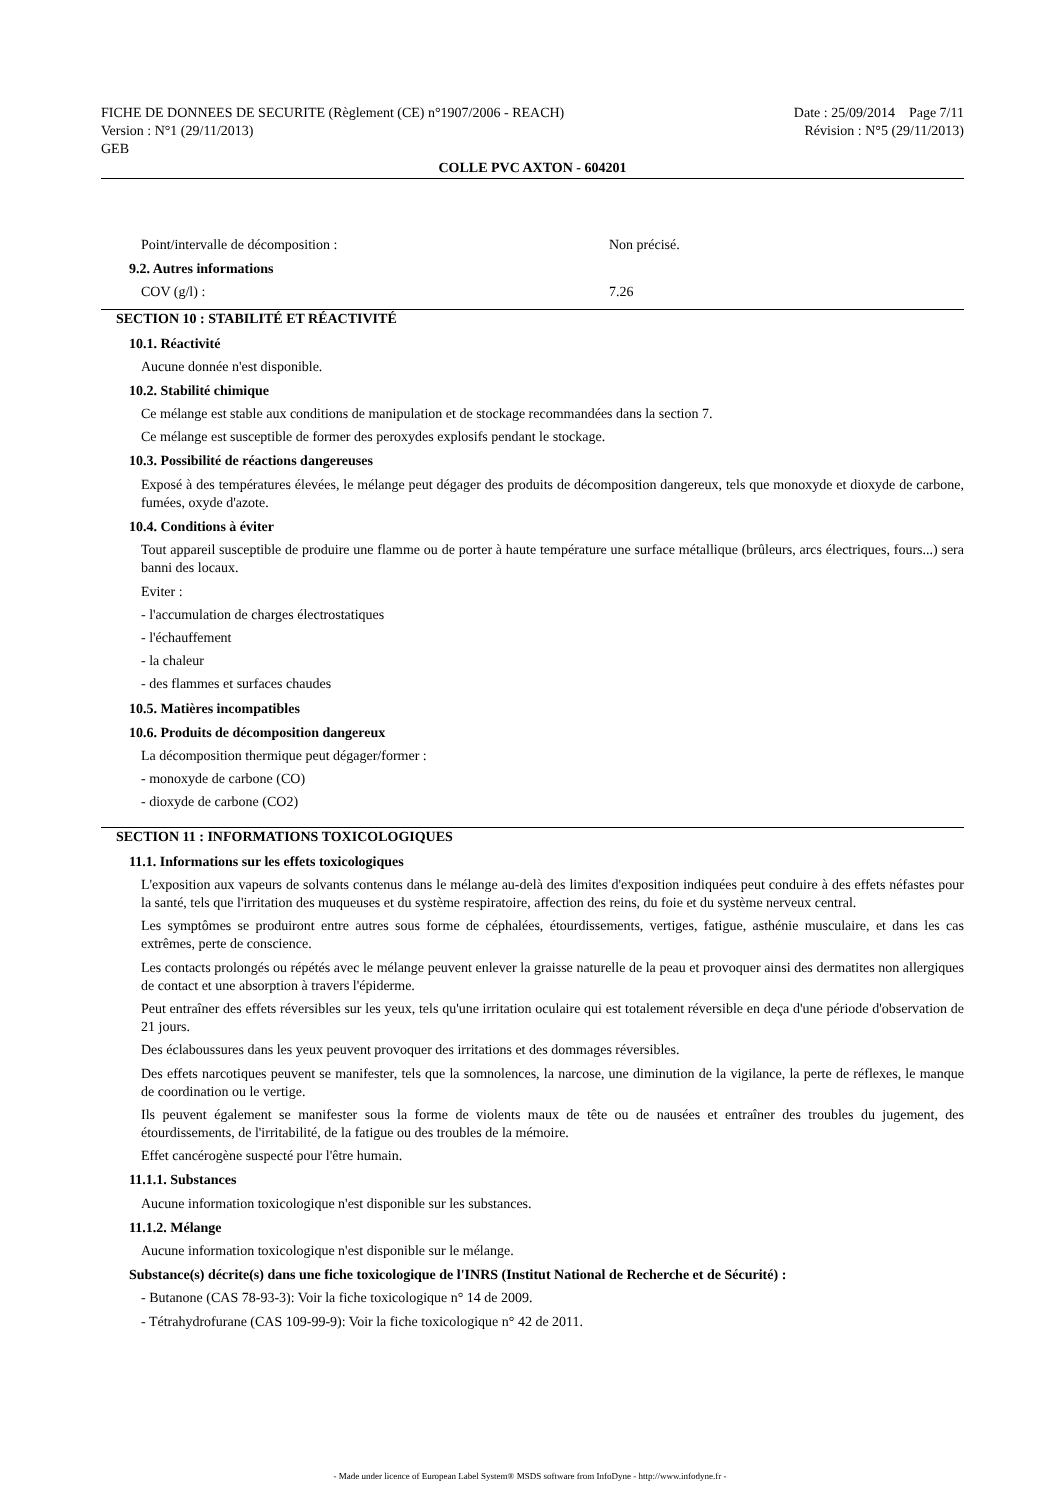FICHE DE DONNEES DE SECURITE (Règlement (CE) n°1907/2006 - REACH)
Version : N°1 (29/11/2013)
GEB
Date : 25/09/2014 Page 7/11
Révision : N°5 (29/11/2013)
COLLE PVC AXTON - 604201
Point/intervalle de décomposition : Non précisé.
9.2. Autres informations
COV (g/l) : 7.26
SECTION 10 : STABILITÉ ET RÉACTIVITÉ
10.1. Réactivité
Aucune donnée n'est disponible.
10.2. Stabilité chimique
Ce mélange est stable aux conditions de manipulation et de stockage recommandées dans la section 7.
Ce mélange est susceptible de former des peroxydes explosifs pendant le stockage.
10.3. Possibilité de réactions dangereuses
Exposé à des températures élevées, le mélange peut dégager des produits de décomposition dangereux, tels que monoxyde et dioxyde de carbone, fumées, oxyde d'azote.
10.4. Conditions à éviter
Tout appareil susceptible de produire une flamme ou de porter à haute température une surface métallique (brûleurs, arcs électriques, fours...) sera banni des locaux.
Eviter :
- l'accumulation de charges électrostatiques
- l'échauffement
- la chaleur
- des flammes et surfaces chaudes
10.5. Matières incompatibles
10.6. Produits de décomposition dangereux
La décomposition thermique peut dégager/former :
- monoxyde de carbone (CO)
- dioxyde de carbone (CO2)
SECTION 11 : INFORMATIONS TOXICOLOGIQUES
11.1. Informations sur les effets toxicologiques
L'exposition aux vapeurs de solvants contenus dans le mélange au-delà des limites d'exposition indiquées peut conduire à des effets néfastes pour la santé, tels que l'irritation des muqueuses et du système respiratoire, affection des reins, du foie et du système nerveux central.
Les symptômes se produiront entre autres sous forme de céphalées, étourdissements, vertiges, fatigue, asthénie musculaire, et dans les cas extrêmes, perte de conscience.
Les contacts prolongés ou répétés avec le mélange peuvent enlever la graisse naturelle de la peau et provoquer ainsi des dermatites non allergiques de contact et une absorption à travers l'épiderme.
Peut entraîner des effets réversibles sur les yeux, tels qu'une irritation oculaire qui est totalement réversible en deça d'une période d'observation de 21 jours.
Des éclaboussures dans les yeux peuvent provoquer des irritations et des dommages réversibles.
Des effets narcotiques peuvent se manifester, tels que la somnolences, la narcose, une diminution de la vigilance, la perte de réflexes, le manque de coordination ou le vertige.
Ils peuvent également se manifester sous la forme de violents maux de tête ou de nausées et entraîner des troubles du jugement, des étourdissements, de l'irritabilité, de la fatigue ou des troubles de la mémoire.
Effet cancérogène suspecté pour l'être humain.
11.1.1. Substances
Aucune information toxicologique n'est disponible sur les substances.
11.1.2. Mélange
Aucune information toxicologique n'est disponible sur le mélange.
Substance(s) décrite(s) dans une fiche toxicologique de l'INRS (Institut National de Recherche et de Sécurité) :
- Butanone (CAS 78-93-3): Voir la fiche toxicologique n° 14 de 2009.
- Tétrahydrofurane (CAS 109-99-9): Voir la fiche toxicologique n° 42 de 2011.
- Made under licence of European Label System® MSDS software from InfoDyne - http://www.infodyne.fr -